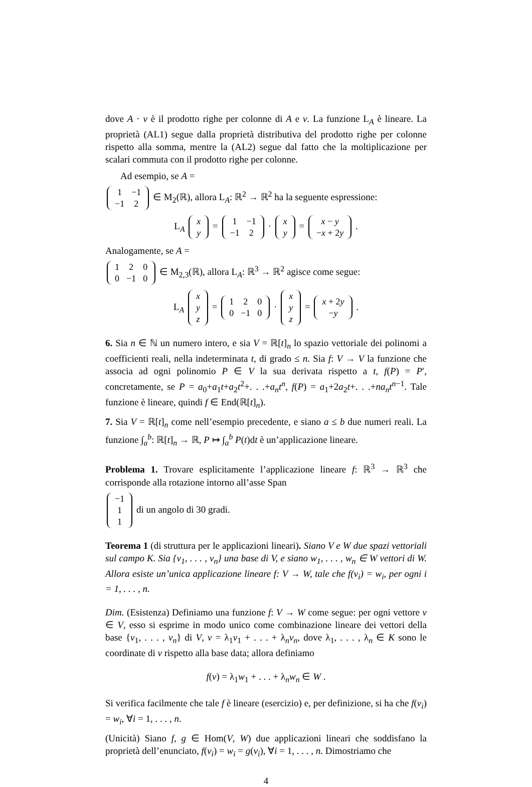dove A · v è il prodotto righe per colonne di A e v. La funzione L<sub>A</sub> è lineare. La proprietà (AL1) segue dalla proprietà distributiva del prodotto righe per colonne rispetto alla somma, mentre la (AL2) segue dal fatto che la moltiplicazione per scalari commuta con il prodotto righe per colonne.
Ad esempio, se A =
| 1 | −1 |
| −1 | 2 |
∈ M<sub>2</sub>(ℝ), allora L<sub>A</sub>: ℝ<sup>2</sup> → ℝ<sup>2</sup> ha la seguente espressione:
L<sub>A</sub>
| x |
| y |
=
| 1 | −1 |
| −1 | 2 |
·
| x |
| y |
=
| x − y |
| − x + 2 y |
.
Analogamente, se A =
| 1 | 2 | 0 |
| 0 | −1 | 0 |
∈ M<sub>2,3</sub>(ℝ), allora L<sub>A</sub>: ℝ<sup>3</sup> → ℝ<sup>2</sup> agisce come segue:
L<sub>A</sub>
| x |
| y |
| z |
=
| 1 | 2 | 0 |
| 0 | −1 | 0 |
·
| x |
| y |
| z |
=
| x + 2 y |
| − y |
.
6. Sia n ∈ ℕ un numero intero, e sia V = ℝ[t]<sub>n</sub> lo spazio vettoriale dei polinomi a coefficienti reali, nella indeterminata t, di grado ≤ n. Sia f: V → V la funzione che associa ad ogni polinomio P ∈ V la sua derivata rispetto a t, f(P) = P′, concretamente, se P = a<sub>0</sub>+a<sub>1</sub>t+a<sub>2</sub>t<sup>2</sup>+. . .+a<sub>n</sub>t<sup>n</sup>, f(P) = a<sub>1</sub>+2a<sub>2</sub>t+. . .+na<sub>n</sub>t<sup>n−1</sup>. Tale funzione è lineare, quindi f ∈ End(ℝ[t]<sub>n</sub>).
7. Sia V = ℝ[t]<sub>n</sub> come nell’esempio precedente, e siano a ≤ b due numeri reali. La funzione ∫<sub>a</sub><sup>b</sup>: ℝ[t]<sub>n</sub> → ℝ, P ↦ ∫<sub>a</sub><sup>b</sup> P(t)dt è un’applicazione lineare.
Problema 1. Trovare esplicitamente l’applicazione lineare f: ℝ<sup>3</sup> → ℝ<sup>3</sup> che corrisponde alla rotazione intorno all’asse Span
| −1 |
| 1 |
| 1 |
di un angolo di 30 gradi.
Teorema 1 (di struttura per le applicazioni lineari). Siano V e W due spazi vettoriali sul campo K. Sia {v<sub>1</sub>, . . . , v<sub>n</sub>} una base di V, e siano w<sub>1</sub>, . . . , w<sub>n</sub> ∈ W vettori di W. Allora esiste un’unica applicazione lineare f: V → W, tale che f(v<sub>i</sub>) = w<sub>i</sub>, per ogni i = 1, . . . , n.
Dim. (Esistenza) Definiamo una funzione f: V → W come segue: per ogni vettore v ∈ V, esso si esprime in modo unico come combinazione lineare dei vettori della base {v<sub>1</sub>, . . . , v<sub>n</sub>} di V, v = λ<sub>1</sub>v<sub>1</sub> + . . . + λ<sub>n</sub>v<sub>n</sub>, dove λ<sub>1</sub>, . . . , λ<sub>n</sub> ∈ K sono le coordinate di v rispetto alla base data; allora definiamo
f(v) = λ<sub>1</sub>w<sub>1</sub> + . . . + λ<sub>n</sub>w<sub>n</sub> ∈ W .
Si verifica facilmente che tale f è lineare (esercizio) e, per definizione, si ha che f(v<sub>i</sub>) = w<sub>i</sub>, ∀i = 1, . . . , n.
(Unicità) Siano f, g ∈ Hom(V, W) due applicazioni lineari che soddisfano la proprietà dell’enunciato, f(v<sub>i</sub>) = w<sub>i</sub> = g(v<sub>i</sub>), ∀i = 1, . . . , n. Dimostriamo che
4